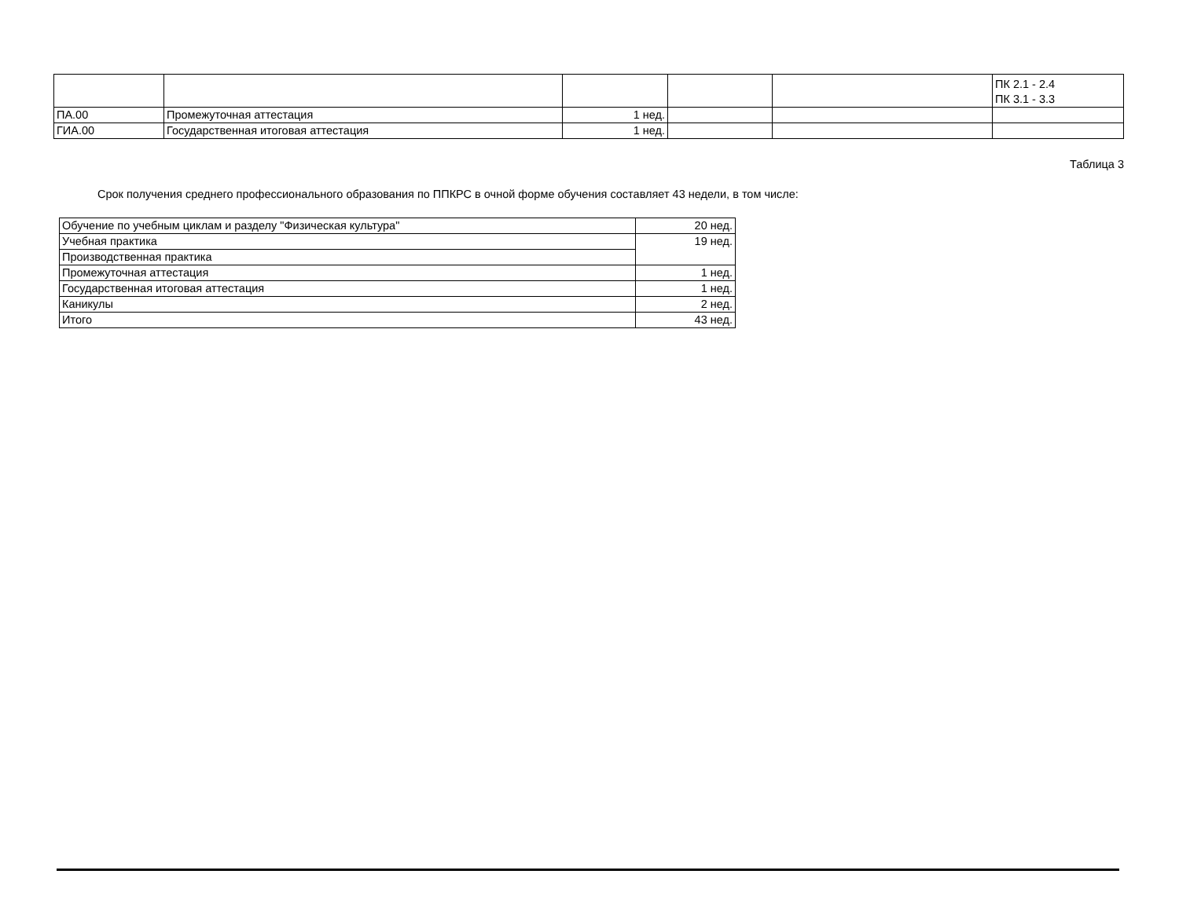| | | | | | ПК 2.1 - 2.4 ПК 3.1 - 3.3 |
| ПА.00 | Промежуточная аттестация | 1 нед. | | | |
| ГИА.00 | Государственная итоговая аттестация | 1 нед. | | | |
Таблица 3
Срок получения среднего профессионального образования по ППКРС в очной форме обучения составляет 43 недели, в том числе:
| Обучение по учебным циклам и разделу "Физическая культура" | 20 нед. |
| Учебная практика | 19 нед. |
| Производственная практика | |
| Промежуточная аттестация | 1 нед. |
| Государственная итоговая аттестация | 1 нед. |
| Каникулы | 2 нед. |
| Итого | 43 нед. |